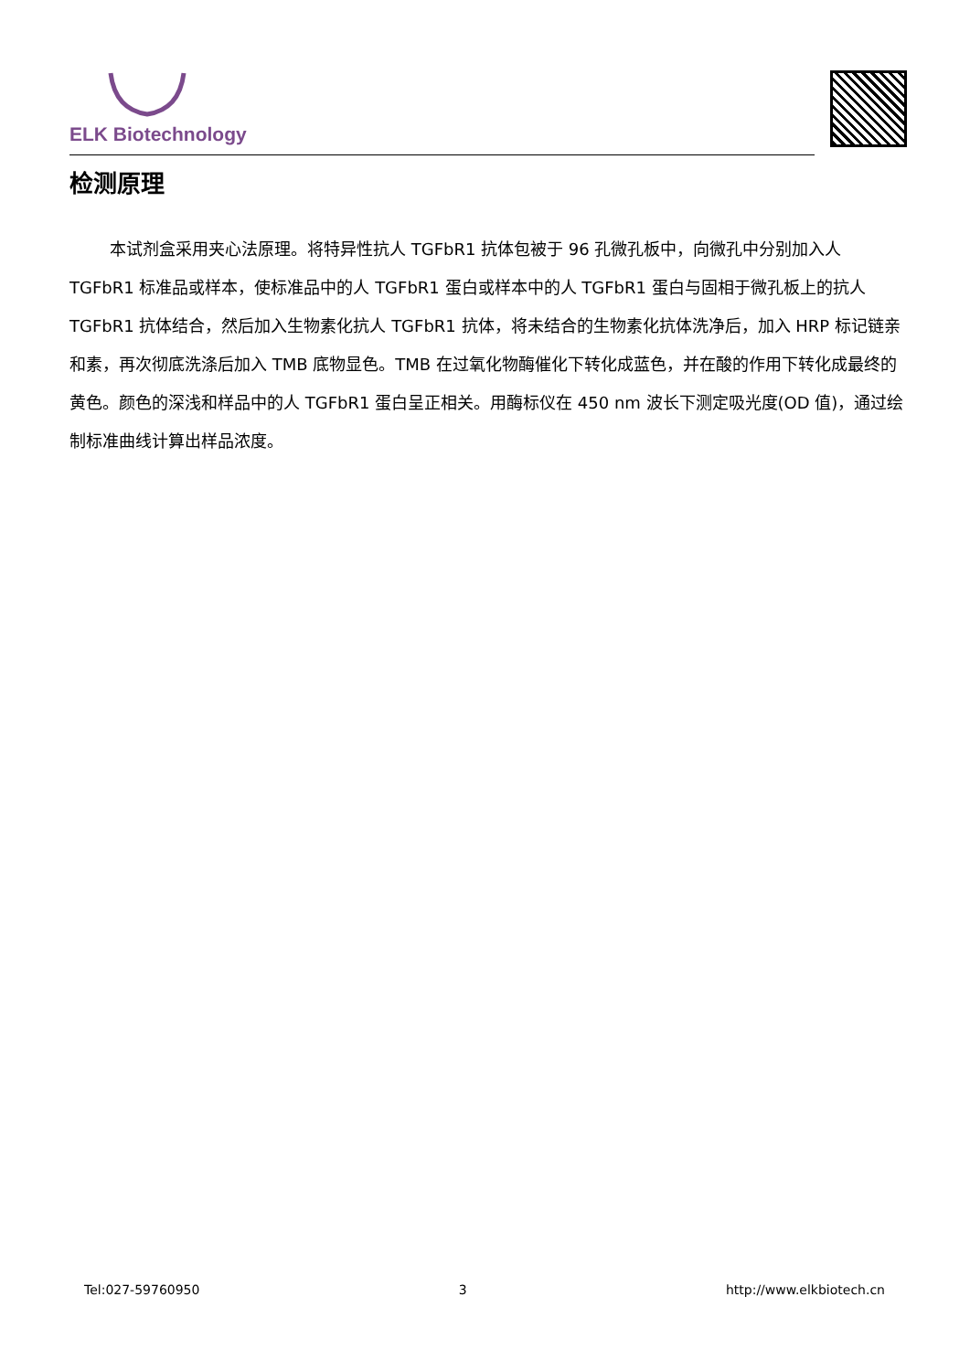ELK Biotechnology
检测原理
本试剂盒采用夹心法原理。将特异性抗人 TGFbR1 抗体包被于 96 孔微孔板中，向微孔中分别加入人 TGFbR1 标准品或样本，使标准品中的人 TGFbR1 蛋白或样本中的人 TGFbR1 蛋白与固相于微孔板上的抗人 TGFbR1 抗体结合，然后加入生物素化抗人 TGFbR1 抗体，将未结合的生物素化抗体洗净后，加入 HRP 标记链亲和素，再次彻底洗涤后加入 TMB 底物显色。TMB 在过氧化物酶催化下转化成蓝色，并在酸的作用下转化成最终的黄色。颜色的深浅和样品中的人 TGFbR1 蛋白呈正相关。用酶标仪在 450 nm 波长下测定吸光度(OD 值)，通过绘制标准曲线计算出样品浓度。
Tel:027-59760950 3 http://www.elkbiotech.cn